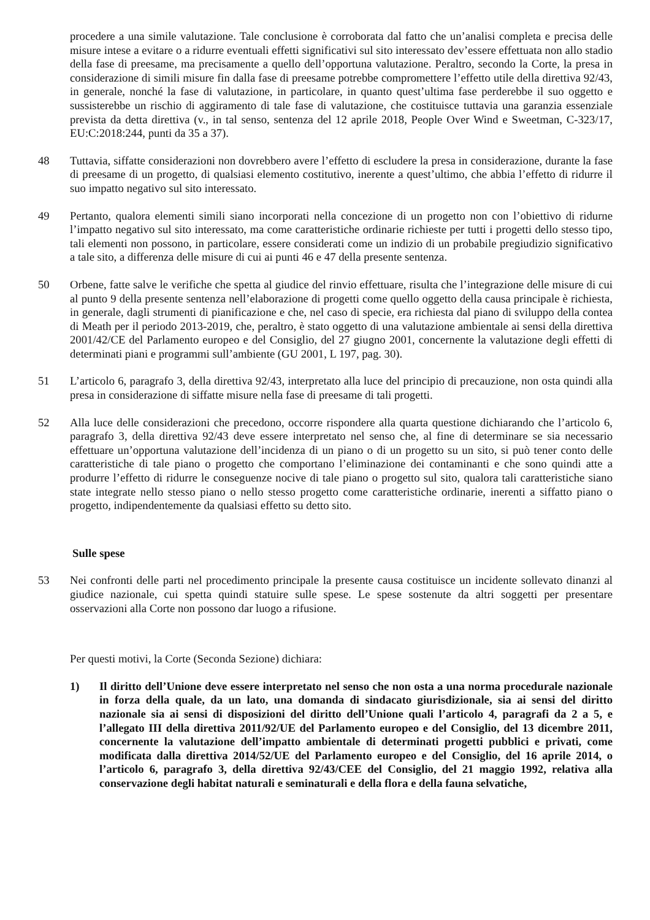procedere a una simile valutazione. Tale conclusione è corroborata dal fatto che un’analisi completa e precisa delle misure intese a evitare o a ridurre eventuali effetti significativi sul sito interessato dev’essere effettuata non allo stadio della fase di preesame, ma precisamente a quello dell’opportuna valutazione. Peraltro, secondo la Corte, la presa in considerazione di simili misure fin dalla fase di preesame potrebbe compromettere l’effetto utile della direttiva 92/43, in generale, nonché la fase di valutazione, in particolare, in quanto quest’ultima fase perderebbe il suo oggetto e sussisterebbe un rischio di aggiramento di tale fase di valutazione, che costituisce tuttavia una garanzia essenziale prevista da detta direttiva (v., in tal senso, sentenza del 12 aprile 2018, People Over Wind e Sweetman, C-323/17, EU:C:2018:244, punti da 35 a 37).
48 Tuttavia, siffatte considerazioni non dovrebbero avere l’effetto di escludere la presa in considerazione, durante la fase di preesame di un progetto, di qualsiasi elemento costitutivo, inerente a quest’ultimo, che abbia l’effetto di ridurre il suo impatto negativo sul sito interessato.
49 Pertanto, qualora elementi simili siano incorporati nella concezione di un progetto non con l’obiettivo di ridurne l’impatto negativo sul sito interessato, ma come caratteristiche ordinarie richieste per tutti i progetti dello stesso tipo, tali elementi non possono, in particolare, essere considerati come un indizio di un probabile pregiudizio significativo a tale sito, a differenza delle misure di cui ai punti 46 e 47 della presente sentenza.
50 Orbene, fatte salve le verifiche che spetta al giudice del rinvio effettuare, risulta che l’integrazione delle misure di cui al punto 9 della presente sentenza nell’elaborazione di progetti come quello oggetto della causa principale è richiesta, in generale, dagli strumenti di pianificazione e che, nel caso di specie, era richiesta dal piano di sviluppo della contea di Meath per il periodo 2013-2019, che, peraltro, è stato oggetto di una valutazione ambientale ai sensi della direttiva 2001/42/CE del Parlamento europeo e del Consiglio, del 27 giugno 2001, concernente la valutazione degli effetti di determinati piani e programmi sull’ambiente (GU 2001, L 197, pag. 30).
51 L’articolo 6, paragrafo 3, della direttiva 92/43, interpretato alla luce del principio di precauzione, non osta quindi alla presa in considerazione di siffatte misure nella fase di preesame di tali progetti.
52 Alla luce delle considerazioni che precedono, occorre rispondere alla quarta questione dichiarando che l’articolo 6, paragrafo 3, della direttiva 92/43 deve essere interpretato nel senso che, al fine di determinare se sia necessario effettuare un’opportuna valutazione dell’incidenza di un piano o di un progetto su un sito, si può tener conto delle caratteristiche di tale piano o progetto che comportano l’eliminazione dei contaminanti e che sono quindi atte a produrre l’effetto di ridurre le conseguenze nocive di tale piano o progetto sul sito, qualora tali caratteristiche siano state integrate nello stesso piano o nello stesso progetto come caratteristiche ordinarie, inerenti a siffatto piano o progetto, indipendentemente da qualsiasi effetto su detto sito.
Sulle spese
53 Nei confronti delle parti nel procedimento principale la presente causa costituisce un incidente sollevato dinanzi al giudice nazionale, cui spetta quindi statuire sulle spese. Le spese sostenute da altri soggetti per presentare osservazioni alla Corte non possono dar luogo a rifusione.
Per questi motivi, la Corte (Seconda Sezione) dichiara:
1) Il diritto dell’Unione deve essere interpretato nel senso che non osta a una norma procedurale nazionale in forza della quale, da un lato, una domanda di sindacato giurisdizionale, sia ai sensi del diritto nazionale sia ai sensi di disposizioni del diritto dell’Unione quali l’articolo 4, paragrafi da 2 a 5, e l’allegato III della direttiva 2011/92/UE del Parlamento europeo e del Consiglio, del 13 dicembre 2011, concernente la valutazione dell’impatto ambientale di determinati progetti pubblici e privati, come modificata dalla direttiva 2014/52/UE del Parlamento europeo e del Consiglio, del 16 aprile 2014, o l’articolo 6, paragrafo 3, della direttiva 92/43/CEE del Consiglio, del 21 maggio 1992, relativa alla conservazione degli habitat naturali e seminaturali e della flora e della fauna selvatiche,